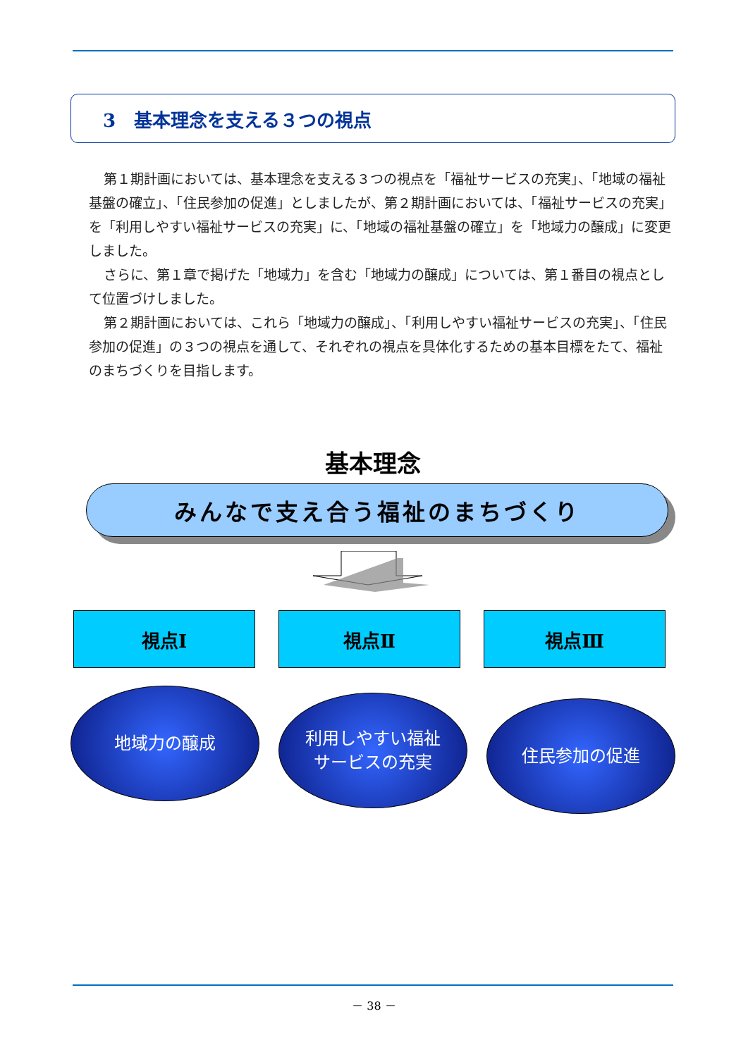3　基本理念を支える３つの視点
第１期計画においては、基本理念を支える３つの視点を「福祉サービスの充実」、「地域の福祉基盤の確立」、「住民参加の促進」としましたが、第２期計画においては、「福祉サービスの充実」を「利用しやすい福祉サービスの充実」に、「地域の福祉基盤の確立」を「地域力の醸成」に変更しました。
さらに、第１章で掲げた「地域力」を含む「地域力の醸成」については、第１番目の視点として位置づけしました。
第２期計画においては、これら「地域力の醸成」、「利用しやすい福祉サービスの充実」、「住民参加の促進」の３つの視点を通して、それぞれの視点を具体化するための基本目標をたて、福祉のまちづくりを目指します。
基本理念
みんなで支え合う福祉のまちづくり
視点Ⅰ 視点Ⅱ 視点Ⅲ
地域力の醸成
利用しやすい福祉
サービスの充実
住民参加の促進
－ 38 －